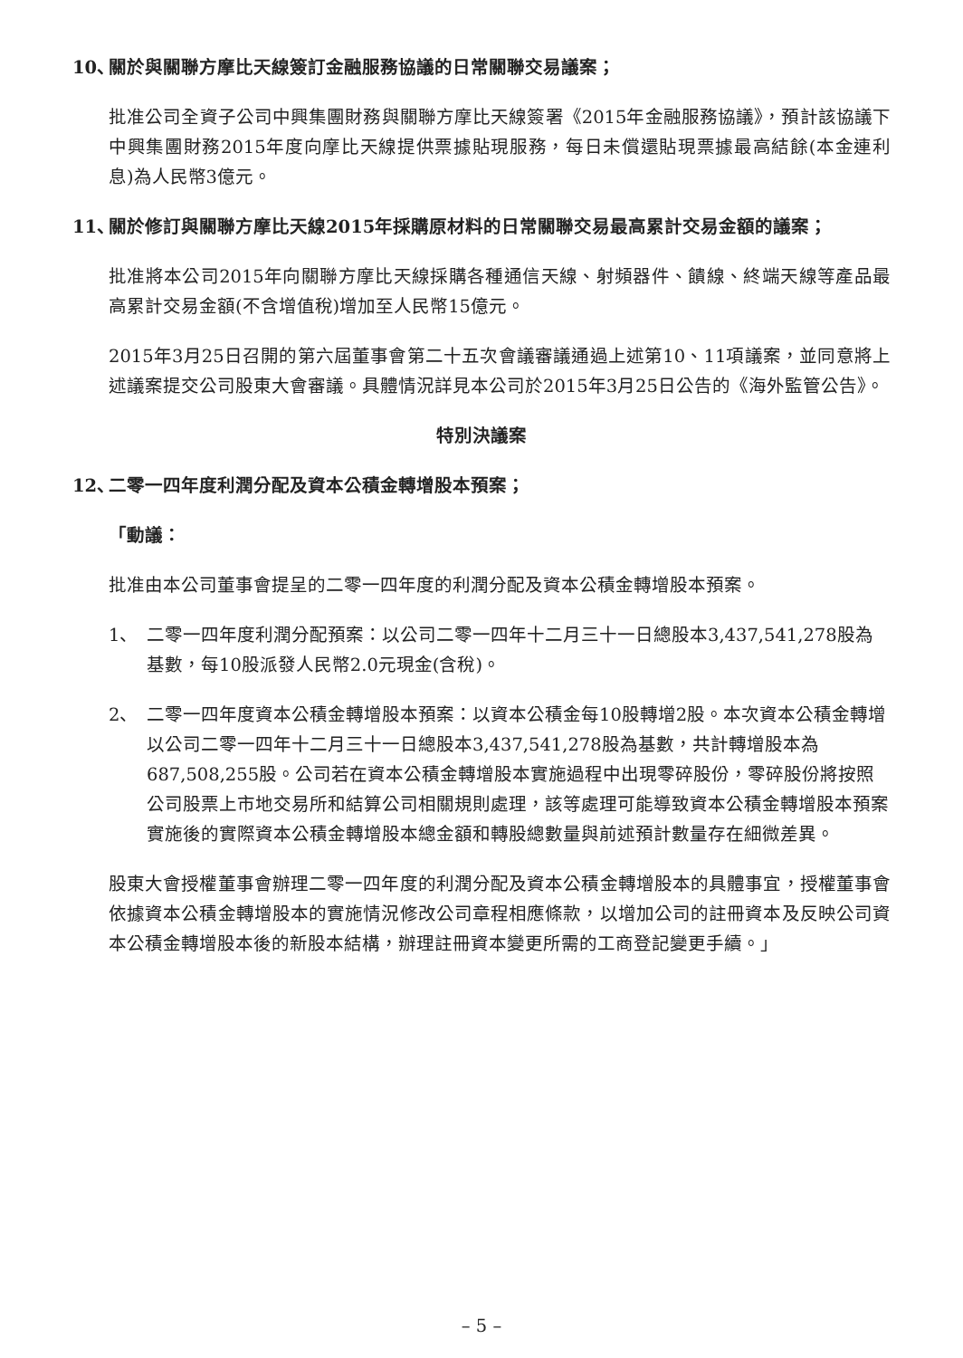10、 關於與關聯方摩比天線簽訂金融服務協議的日常關聯交易議案；
批准公司全資子公司中興集團財務與關聯方摩比天線簽署《2015年金融服務協議》，預計該協議下中興集團財務2015年度向摩比天線提供票據貼現服務，每日未償還貼現票據最高結餘(本金連利息)為人民幣3億元。
11、 關於修訂與關聯方摩比天線2015年採購原材料的日常關聯交易最高累計交易金額的議案；
批准將本公司2015年向關聯方摩比天線採購各種通信天線、射頻器件、饋線、終端天線等產品最高累計交易金額(不含增值稅)增加至人民幣15億元。
2015年3月25日召開的第六屆董事會第二十五次會議審議通過上述第10、11項議案，並同意將上述議案提交公司股東大會審議。具體情況詳見本公司於2015年3月25日公告的《海外監管公告》。
特別決議案
12、 二零一四年度利潤分配及資本公積金轉增股本預案；
「動議：
批准由本公司董事會提呈的二零一四年度的利潤分配及資本公積金轉增股本預案。
1、 二零一四年度利潤分配預案：以公司二零一四年十二月三十一日總股本3,437,541,278股為基數，每10股派發人民幣2.0元現金(含稅)。
2、 二零一四年度資本公積金轉增股本預案：以資本公積金每10股轉增2股。本次資本公積金轉增以公司二零一四年十二月三十一日總股本3,437,541,278股為基數，共計轉增股本為687,508,255股。公司若在資本公積金轉增股本實施過程中出現零碎股份，零碎股份將按照公司股票上市地交易所和結算公司相關規則處理，該等處理可能導致資本公積金轉增股本預案實施後的實際資本公積金轉增股本總金額和轉股總數量與前述預計數量存在細微差異。
股東大會授權董事會辦理二零一四年度的利潤分配及資本公積金轉增股本的具體事宜，授權董事會依據資本公積金轉增股本的實施情況修改公司章程相應條款，以增加公司的註冊資本及反映公司資本公積金轉增股本後的新股本結構，辦理註冊資本變更所需的工商登記變更手續。」
– 5 –